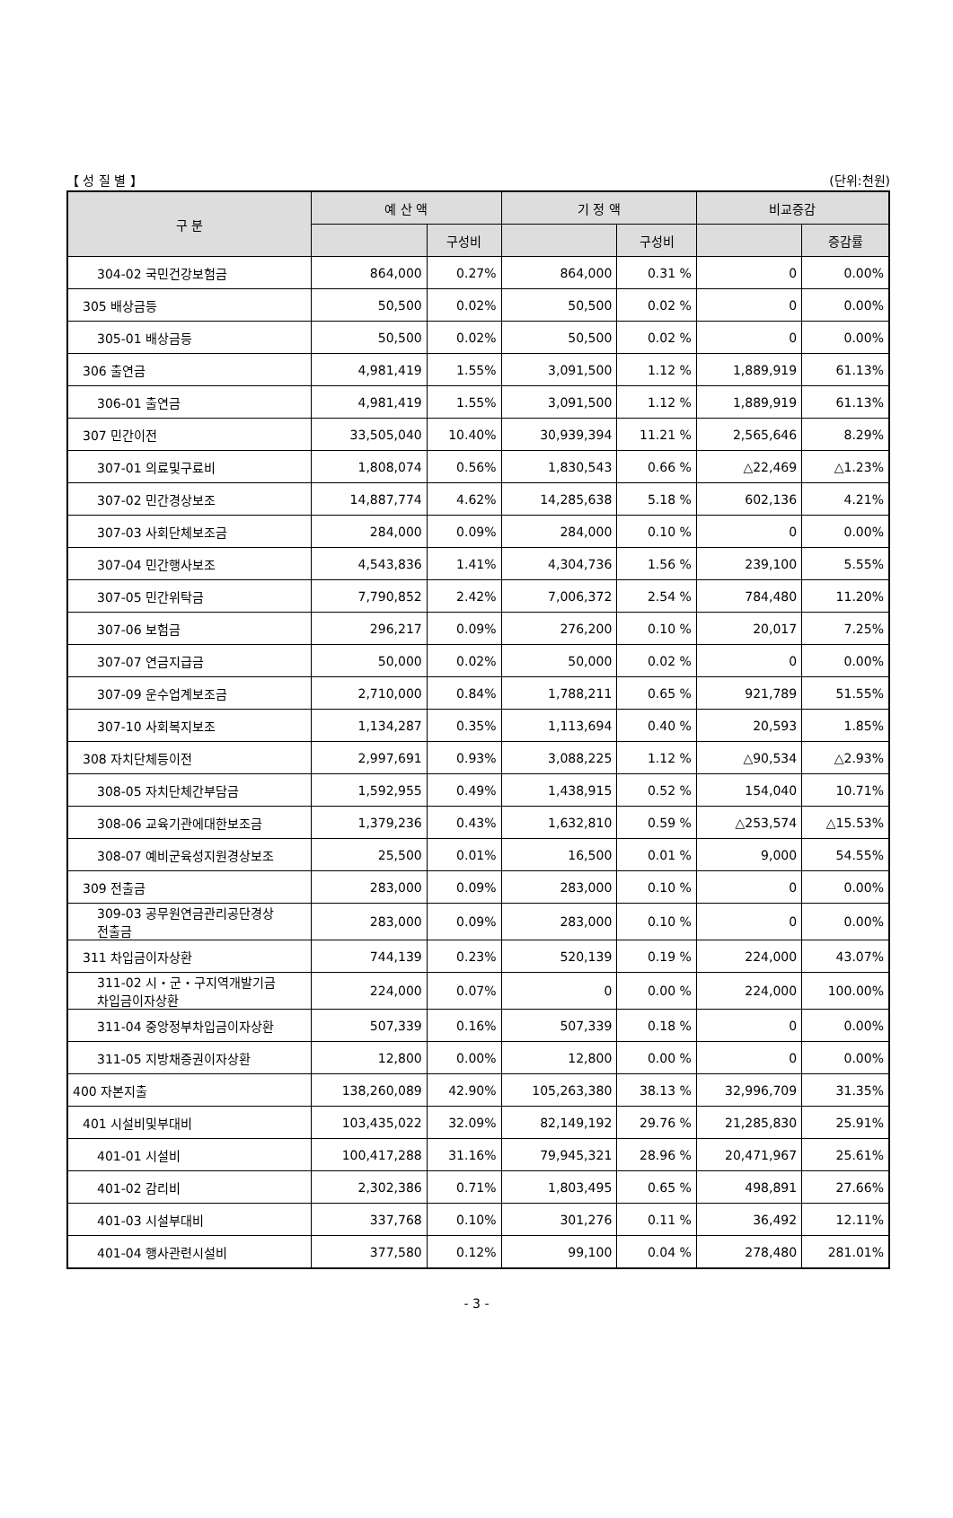【 성 질 별 】 (단위:천원)
| 구 분 | 예 산 액 | | 기 정 액 | | 비교증감 | |
| --- | --- | --- | --- | --- | --- | --- |
| | | 구성비 | | 구성비 | | 증감률 |
| 304-02 국민건강보험금 | 864,000 | 0.27% | 864,000 | 0.31 % | 0 | 0.00% |
| 305 배상금등 | 50,500 | 0.02% | 50,500 | 0.02 % | 0 | 0.00% |
| 305-01 배상금등 | 50,500 | 0.02% | 50,500 | 0.02 % | 0 | 0.00% |
| 306 출연금 | 4,981,419 | 1.55% | 3,091,500 | 1.12 % | 1,889,919 | 61.13% |
| 306-01 출연금 | 4,981,419 | 1.55% | 3,091,500 | 1.12 % | 1,889,919 | 61.13% |
| 307 민간이전 | 33,505,040 | 10.40% | 30,939,394 | 11.21 % | 2,565,646 | 8.29% |
| 307-01 의료및구료비 | 1,808,074 | 0.56% | 1,830,543 | 0.66 % | △22,469 | △1.23% |
| 307-02 민간경상보조 | 14,887,774 | 4.62% | 14,285,638 | 5.18 % | 602,136 | 4.21% |
| 307-03 사회단체보조금 | 284,000 | 0.09% | 284,000 | 0.10 % | 0 | 0.00% |
| 307-04 민간행사보조 | 4,543,836 | 1.41% | 4,304,736 | 1.56 % | 239,100 | 5.55% |
| 307-05 민간위탁금 | 7,790,852 | 2.42% | 7,006,372 | 2.54 % | 784,480 | 11.20% |
| 307-06 보험금 | 296,217 | 0.09% | 276,200 | 0.10 % | 20,017 | 7.25% |
| 307-07 연금지급금 | 50,000 | 0.02% | 50,000 | 0.02 % | 0 | 0.00% |
| 307-09 운수업계보조금 | 2,710,000 | 0.84% | 1,788,211 | 0.65 % | 921,789 | 51.55% |
| 307-10 사회복지보조 | 1,134,287 | 0.35% | 1,113,694 | 0.40 % | 20,593 | 1.85% |
| 308 자치단체등이전 | 2,997,691 | 0.93% | 3,088,225 | 1.12 % | △90,534 | △2.93% |
| 308-05 자치단체간부담금 | 1,592,955 | 0.49% | 1,438,915 | 0.52 % | 154,040 | 10.71% |
| 308-06 교육기관에대한보조금 | 1,379,236 | 0.43% | 1,632,810 | 0.59 % | △253,574 | △15.53% |
| 308-07 예비군육성지원경상보조 | 25,500 | 0.01% | 16,500 | 0.01 % | 9,000 | 54.55% |
| 309 전출금 | 283,000 | 0.09% | 283,000 | 0.10 % | 0 | 0.00% |
| 309-03 공무원연금관리공단경상 전출금 | 283,000 | 0.09% | 283,000 | 0.10 % | 0 | 0.00% |
| 311 차입금이자상환 | 744,139 | 0.23% | 520,139 | 0.19 % | 224,000 | 43.07% |
| 311-02 시・군・구지역개발기금 차입금이자상환 | 224,000 | 0.07% | 0 | 0.00 % | 224,000 | 100.00% |
| 311-04 중앙정부차입금이자상환 | 507,339 | 0.16% | 507,339 | 0.18 % | 0 | 0.00% |
| 311-05 지방채증권이자상환 | 12,800 | 0.00% | 12,800 | 0.00 % | 0 | 0.00% |
| 400 자본지출 | 138,260,089 | 42.90% | 105,263,380 | 38.13 % | 32,996,709 | 31.35% |
| 401 시설비및부대비 | 103,435,022 | 32.09% | 82,149,192 | 29.76 % | 21,285,830 | 25.91% |
| 401-01 시설비 | 100,417,288 | 31.16% | 79,945,321 | 28.96 % | 20,471,967 | 25.61% |
| 401-02 감리비 | 2,302,386 | 0.71% | 1,803,495 | 0.65 % | 498,891 | 27.66% |
| 401-03 시설부대비 | 337,768 | 0.10% | 301,276 | 0.11 % | 36,492 | 12.11% |
| 401-04 행사관련시설비 | 377,580 | 0.12% | 99,100 | 0.04 % | 278,480 | 281.01% |
- 3 -